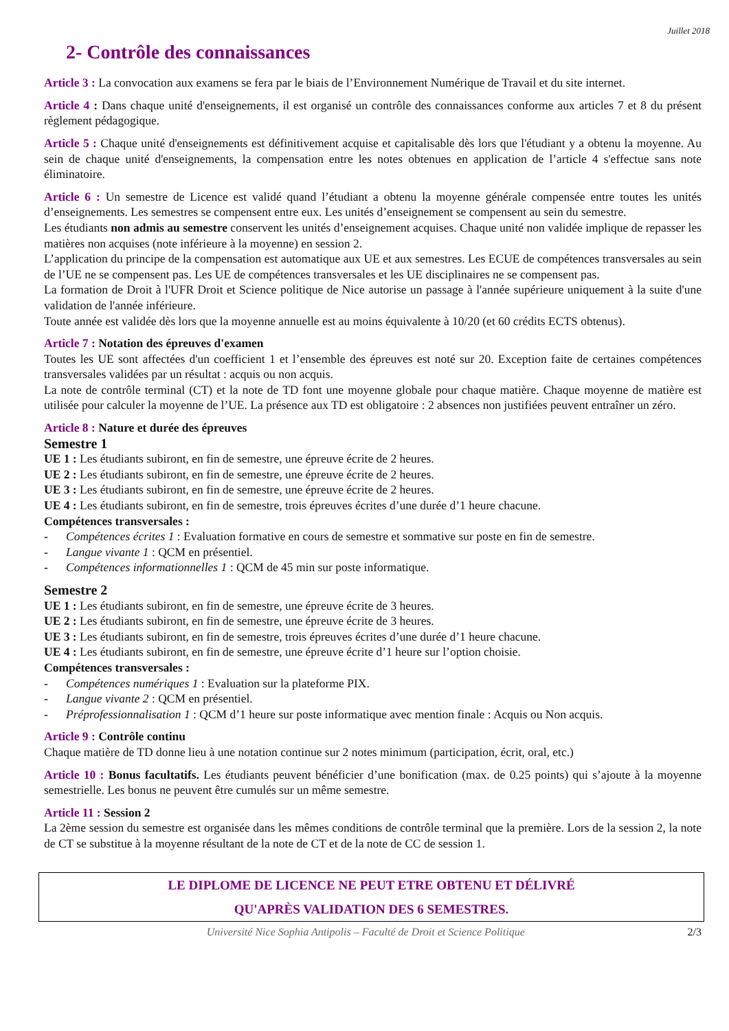Juillet 2018
2- Contrôle des connaissances
Article 3 : La convocation aux examens se fera par le biais de l’Environnement Numérique de Travail et du site internet.
Article 4 : Dans chaque unité d'enseignements, il est organisé un contrôle des connaissances conforme aux articles 7 et 8 du présent règlement pédagogique.
Article 5 : Chaque unité d'enseignements est définitivement acquise et capitalisable dès lors que l'étudiant y a obtenu la moyenne. Au sein de chaque unité d'enseignements, la compensation entre les notes obtenues en application de l’article 4 s'effectue sans note éliminatoire.
Article 6 : Un semestre de Licence est validé quand l’étudiant a obtenu la moyenne générale compensée entre toutes les unités d’enseignements. Les semestres se compensent entre eux. Les unités d’enseignement se compensent au sein du semestre.
Les étudiants non admis au semestre conservent les unités d’enseignement acquises. Chaque unité non validée implique de repasser les matières non acquises (note inférieure à la moyenne) en session 2.
L’application du principe de la compensation est automatique aux UE et aux semestres. Les ECUE de compétences transversales au sein de l’UE ne se compensent pas. Les UE de compétences transversales et les UE disciplinaires ne se compensent pas.
La formation de Droit à l'UFR Droit et Science politique de Nice autorise un passage à l'année supérieure uniquement à la suite d'une validation de l'année inférieure.
Toute année est validée dès lors que la moyenne annuelle est au moins équivalente à 10/20 (et 60 crédits ECTS obtenus).
Article 7 : Notation des épreuves d'examen
Toutes les UE sont affectées d'un coefficient 1 et l’ensemble des épreuves est noté sur 20. Exception faite de certaines compétences transversales validées par un résultat : acquis ou non acquis.
La note de contrôle terminal (CT) et la note de TD font une moyenne globale pour chaque matière. Chaque moyenne de matière est utilisée pour calculer la moyenne de l’UE. La présence aux TD est obligatoire : 2 absences non justifiées peuvent entraîner un zéro.
Article 8 : Nature et durée des épreuves
Semestre 1
UE 1 : Les étudiants subiront, en fin de semestre, une épreuve écrite de 2 heures.
UE 2 : Les étudiants subiront, en fin de semestre, une épreuve écrite de 2 heures.
UE 3 : Les étudiants subiront, en fin de semestre, une épreuve écrite de 2 heures.
UE 4 : Les étudiants subiront, en fin de semestre, trois épreuves écrites d’une durée d’1 heure chacune.
Compétences transversales :
- Compétences écrites 1 : Evaluation formative en cours de semestre et sommative sur poste en fin de semestre.
- Langue vivante 1 : QCM en présentiel.
- Compétences informationnelles 1 : QCM de 45 min sur poste informatique.
Semestre 2
UE 1 : Les étudiants subiront, en fin de semestre, une épreuve écrite de 3 heures.
UE 2 : Les étudiants subiront, en fin de semestre, une épreuve écrite de 3 heures.
UE 3 : Les étudiants subiront, en fin de semestre, trois épreuves écrites d’une durée d’1 heure chacune.
UE 4 : Les étudiants subiront, en fin de semestre, une épreuve écrite d’1 heure sur l’option choisie.
Compétences transversales :
- Compétences numériques 1 : Evaluation sur la plateforme PIX.
- Langue vivante 2 : QCM en présentiel.
- Préprofessionnalisation 1 : QCM d’1 heure sur poste informatique avec mention finale : Acquis ou Non acquis.
Article 9 : Contrôle continu
Chaque matière de TD donne lieu à une notation continue sur 2 notes minimum (participation, écrit, oral, etc.)
Article 10 : Bonus facultatifs. Les étudiants peuvent bénéficier d’une bonification (max. de 0.25 points) qui s’ajoute à la moyenne semestrielle. Les bonus ne peuvent être cumulés sur un même semestre.
Article 11 : Session 2
La 2ème session du semestre est organisée dans les mêmes conditions de contrôle terminal que la première. Lors de la session 2, la note de CT se substitue à la moyenne résultant de la note de CT et de la note de CC de session 1.
LE DIPLOME DE LICENCE NE PEUT ETRE OBTENU ET DÉLIVRÉ
QU'APRÈS VALIDATION DES 6 SEMESTRES.
Université Nice Sophia Antipolis – Faculté de Droit et Science Politique 2/3